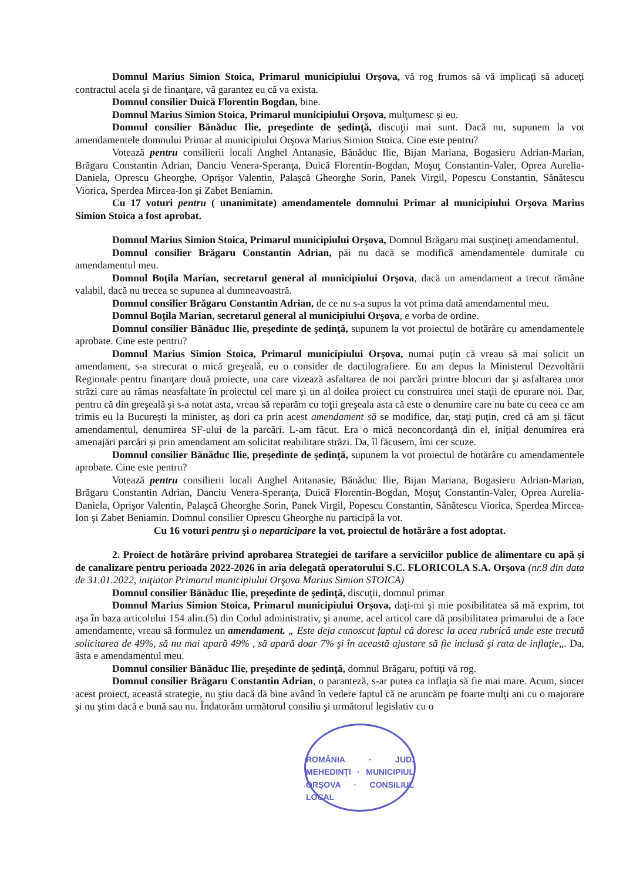Domnul Marius Simion Stoica, Primarul municipiului Orşova, vă rog frumos să vă implicaţi să aduceţi contractul acela şi de finanţare, vă garantez eu că va exista.
Domnul consilier Duică Florentin Bogdan, bine.
Domnul Marius Simion Stoica, Primarul municipiului Orşova, mulţumesc şi eu.
Domnul consilier Bănăduc Ilie, preşedinte de şedinţă, discuţii mai sunt. Dacă nu, supunem la vot amendamentele domnului Primar al municipiului Orşova Marius Simion Stoica. Cine este pentru?
Votează pentru consilierii locali Anghel Antanasie, Bănăduc Ilie, Bijan Mariana, Bogasieru Adrian-Marian, Brăgaru Constantin Adrian, Danciu Venera-Speranţa, Duică Florentin-Bogdan, Moşuţ Constantin-Valer, Oprea Aurelia-Daniela, Oprescu Gheorghe, Oprişor Valentin, Palaşcă Gheorghe Sorin, Panek Virgil, Popescu Constantin, Sănătescu Viorica, Sperdea Mircea-Ion şi Zabet Beniamin.
Cu 17 voturi pentru ( unanimitate) amendamentele domnului Primar al municipiului Orşova Marius Simion Stoica a fost aprobat.
Domnul Marius Simion Stoica, Primarul municipiului Orşova, Domnul Brăgaru mai susţineţi amendamentul.
Domnul consilier Brăgaru Constantin Adrian, păi nu dacă se modifică amendamentele dumitale cu amendamentul meu.
Domnul Boţila Marian, secretarul general al municipiului Orşova, dacă un amendament a trecut rămâne valabil, dacă nu trecea se supunea al dumneavoastră.
Domnul consilier Brăgaru Constantin Adrian, de ce nu s-a supus la vot prima dată amendamentul meu.
Domnul Boţila Marian, secretarul general al municipiului Orşova, e vorba de ordine.
Domnul consilier Bănăduc Ilie, preşedinte de şedinţă, supunem la vot proiectul de hotărâre cu amendamentele aprobate. Cine este pentru?
Domnul Marius Simion Stoica, Primarul municipiului Orşova, numai puţin că vreau să mai solicit un amendament, s-a strecurat o mică greşeală, eu o consider de dactilografiere. Eu am depus la Ministerul Dezvoltării Regionale pentru finanţare două proiecte, una care vizează asfaltarea de noi parcări printre blocuri dar şi asfaltarea unor străzi care au rămas neasfaltate în proiectul cel mare şi un al doilea proiect cu construirea unei staţii de epurare noi. Dar, pentru că din greşeală şi s-a notat asta, vreau să reparăm cu toţii greşeala asta că este o denumire care nu bate cu ceea ce am trimis eu la Bucureşti la minister, aş dori ca prin acest amendament să se modifice, dar, staţi puţin, cred că am şi făcut amendamentul, denumirea SF-ului de la parcări. L-am făcut. Era o mică neconcordanţă din el, iniţial denumirea era amenajări parcări şi prin amendament am solicitat reabilitare străzi. Da, îl făcusem, îmi cer scuze.
Domnul consilier Bănăduc Ilie, preşedinte de şedinţă, supunem la vot proiectul de hotărâre cu amendamentele aprobate. Cine este pentru?
Votează pentru consilierii locali Anghel Antanasie, Bănăduc Ilie, Bijan Mariana, Bogasieru Adrian-Marian, Brăgaru Constantin Adrian, Danciu Venera-Speranţa, Duică Florentin-Bogdan, Moşuţ Constantin-Valer, Oprea Aurelia-Daniela, Oprişor Valentin, Palaşcă Gheorghe Sorin, Panek Virgil, Popescu Constantin, Sănătescu Viorica, Sperdea Mircea-Ion şi Zabet Beniamin. Domnul consilier Oprescu Gheorghe nu participă la vot.
Cu 16 voturi pentru şi o neparticipare la vot, proiectul de hotărâre a fost adoptat.
2. Proiect de hotărâre privind aprobarea Strategiei de tarifare a serviciilor publice de alimentare cu apă şi de canalizare pentru perioada 2022-2026 în aria delegată operatorului S.C. FLORICOLA S.A. Orşova (nr.8 din data de 31.01.2022, iniţiator Primarul municipiului Orşova Marius Simion STOICA)
Domnul consilier Bănăduc Ilie, preşedinte de şedinţă, discuţii, domnul primar
Domnul Marius Simion Stoica, Primarul municipiului Orşova, daţi-mi şi mie posibilitatea să mă exprim, tot aşa în baza articolului 154 alin.(5) din Codul administrativ, şi anume, acel articol care dă posibilitatea primarului de a face amendamente, vreau să formulez un amendament. „ Este deja cunoscut faptul că doresc la acea rubrică unde este trecută solicitarea de 49%, să nu mai apară 49% , să apară doar 7% şi în această ajustare să fie inclusă şi rata de inflaţie,,. Da, ăsta e amendamentul meu.
Domnul consilier Bănăduc Ilie, preşedinte de şedinţă, domnul Brăgaru, poftiţi vă rog.
Domnul consilier Brăgaru Constantin Adrian, o paranteză, s-ar putea ca inflaţia să fie mai mare. Acum, sincer acest proiect, această strategie, nu ştiu dacă dă bine având în vedere faptul că ne aruncăm pe foarte mulţi ani cu o majorare şi nu ştim dacă e bună sau nu. Îndatorăm următorul consiliu şi următorul legislativ cu o
ROMÂNIA · JUD. MEHEDINŢI · MUNICIPIUL ORŞOVA · CONSILIUL LOCAL